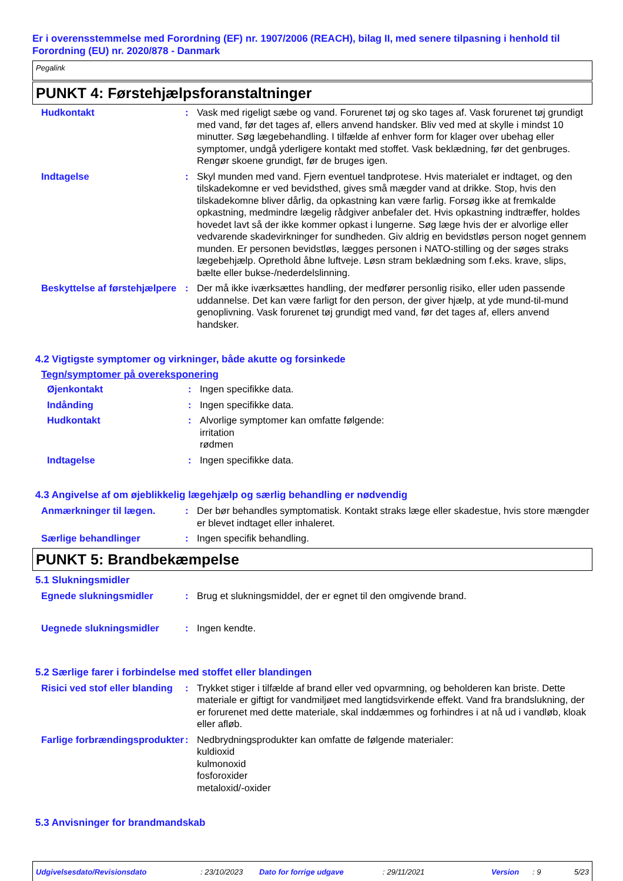Er i overensstemmelse med Forordning (EF) nr. 1907/2006 (REACH), bilag II, med senere tilpasning i henhold til Forordning (EU) nr. 2020/878 - Danmark
Pegalink
PUNKT 4: Førstehjælpsforanstaltninger
Hudkontakt : Vask med rigeligt sæbe og vand. Forurenet tøj og sko tages af. Vask forurenet tøj grundigt med vand, før det tages af, ellers anvend handsker. Bliv ved med at skylle i mindst 10 minutter. Søg lægebehandling. I tilfælde af enhver form for klager over ubehag eller symptomer, undgå yderligere kontakt med stoffet. Vask beklædning, før det genbruges. Rengør skoene grundigt, før de bruges igen.
Indtagelse : Skyl munden med vand. Fjern eventuel tandprotese. Hvis materialet er indtaget, og den tilskadekomne er ved bevidsthed, gives små mægder vand at drikke. Stop, hvis den tilskadekomne bliver dårlig, da opkastning kan være farlig. Forsøg ikke at fremkalde opkastning, medmindre lægelig rådgiver anbefaler det. Hvis opkastning indtræffer, holdes hovedet lavt så der ikke kommer opkast i lungerne. Søg læge hvis der er alvorlige eller vedvarende skadevirkninger for sundheden. Giv aldrig en bevidstløs person noget gennem munden. Er personen bevidstløs, lægges personen i NATO-stilling og der søges straks lægebehjælp. Oprethold åbne luftveje. Løsn stram beklædning som f.eks. krave, slips, bælte eller bukse-/nederdelslinning.
Beskyttelse af førstehjælpere
: Der må ikke iværksættes handling, der medfører personlig risiko, eller uden passende uddannelse. Det kan være farligt for den person, der giver hjælp, at yde mund-til-mund genoplivning. Vask forurenet tøj grundigt med vand, før det tages af, ellers anvend handsker.
4.2 Vigtigste symptomer og virkninger, både akutte og forsinkede
Tegn/symptomer på overeksponering
Øjenkontakt : Ingen specifikke data.
Indånding : Ingen specifikke data.
Hudkontakt : Alvorlige symptomer kan omfatte følgende:
irritation
rødmen
Indtagelse : Ingen specifikke data.
4.3 Angivelse af om øjeblikkelig lægehjælp og særlig behandling er nødvendig
Anmærkninger til lægen. : Der bør behandles symptomatisk. Kontakt straks læge eller skadestue, hvis store mængder er blevet indtaget eller inhaleret.
Særlige behandlinger : Ingen specifik behandling.
PUNKT 5: Brandbekæmpelse
5.1 Slukningsmidler
Egnede slukningsmidler : Brug et slukningsmiddel, der er egnet til den omgivende brand.
Uegnede slukningsmidler : Ingen kendte.
5.2 Særlige farer i forbindelse med stoffet eller blandingen
Risici ved stof eller blanding
: Trykket stiger i tilfælde af brand eller ved opvarmning, og beholderen kan briste. Dette materiale er giftigt for vandmiljøet med langtidsvirkende effekt. Vand fra brandslukning, der er forurenet med dette materiale, skal inddæmmes og forhindres i at nå ud i vandløb, kloak eller afløb.
Farlige forbrændingsprodukter
: Nedbrydningsprodukter kan omfatte de følgende materialer:
kuldioxid
kulmonoxid
fosforoxider
metaloxid/-oxider
5.3 Anvisninger for brandmandskab
Udgivelsesdato/Revisionsdato: 23/10/2023 Dato for forrige udgave: 29/11/2021 Version: 9 5/23